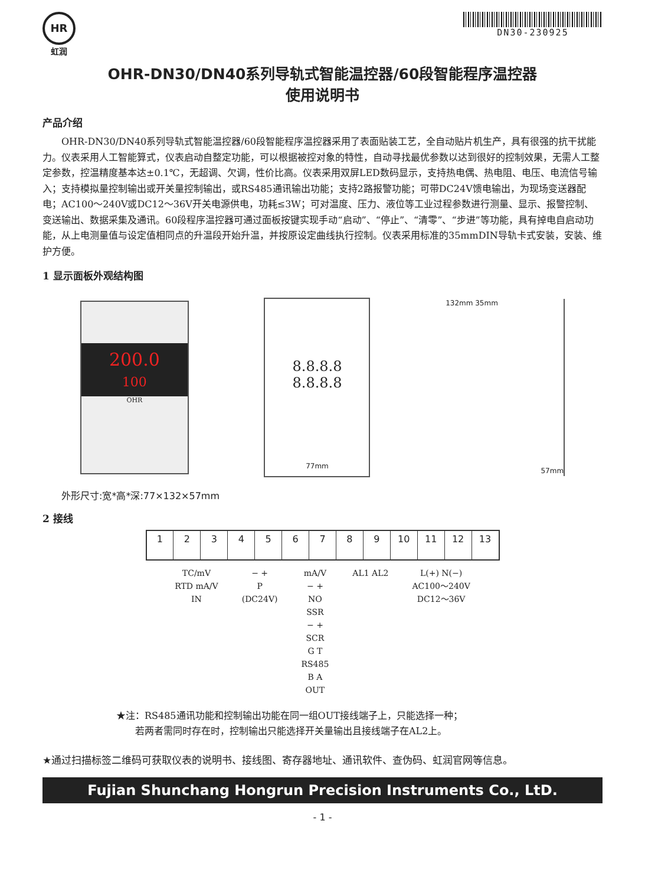HR
虹润
DN30-230925
OHR-DN30/DN40系列导轨式智能温控器/60段智能程序温控器
使用说明书
产品介绍
OHR-DN30/DN40系列导轨式智能温控器/60段智能程序温控器采用了表面贴装工艺，全自动贴片机生产，具有很强的抗干扰能力。仪表采用人工智能算式，仪表启动自整定功能，可以根据被控对象的特性，自动寻找最优参数以达到很好的控制效果，无需人工整定参数，控温精度基本达±0.1℃，无超调、欠调，性价比高。仪表采用双屏LED数码显示，支持热电偶、热电阻、电压、电流信号输入；支持模拟量控制输出或开关量控制输出，或RS485通讯输出功能；支持2路报警功能；可带DC24V馈电输出，为现场变送器配电；AC100～240V或DC12～36V开关电源供电，功耗≤3W；可对温度、压力、液位等工业过程参数进行测量、显示、报警控制、变送输出、数据采集及通讯。60段程序温控器可通过面板按键实现手动“启动”、“停止”、“清零”、“步进”等功能，具有掉电自启动功能，从上电测量值与设定值相同点的升温段开始升温，并按原设定曲线执行控制。仪表采用标准的35mmDIN导轨卡式安装，安装、维护方便。
1 显示面板外观结构图
200.0
100
OHR
8.8.8.8
8.8.8.8
77mm
132mm 35mm
57mm
外形尺寸:宽*高*深:77×132×57mm
2 接线
1 2 3 4 5 6 7 8 9 10 11 12 13
TC/mV
RTD mA/V
IN
− +
P
(DC24V)
mA/V
− +
NO
SSR
− +
SCR
G T
RS485
B A
OUT
AL1 AL2 L(+) N(−)
AC100～240V
DC12～36V
★注：RS485通讯功能和控制输出功能在同一组OUT接线端子上，只能选择一种；
　　若两者需同时存在时，控制输出只能选择开关量输出且接线端子在AL2上。
★通过扫描标签二维码可获取仪表的说明书、接线图、寄存器地址、通讯软件、查伪码、虹润官网等信息。
Fujian Shunchang Hongrun Precision Instruments Co., LtD.
- 1 -